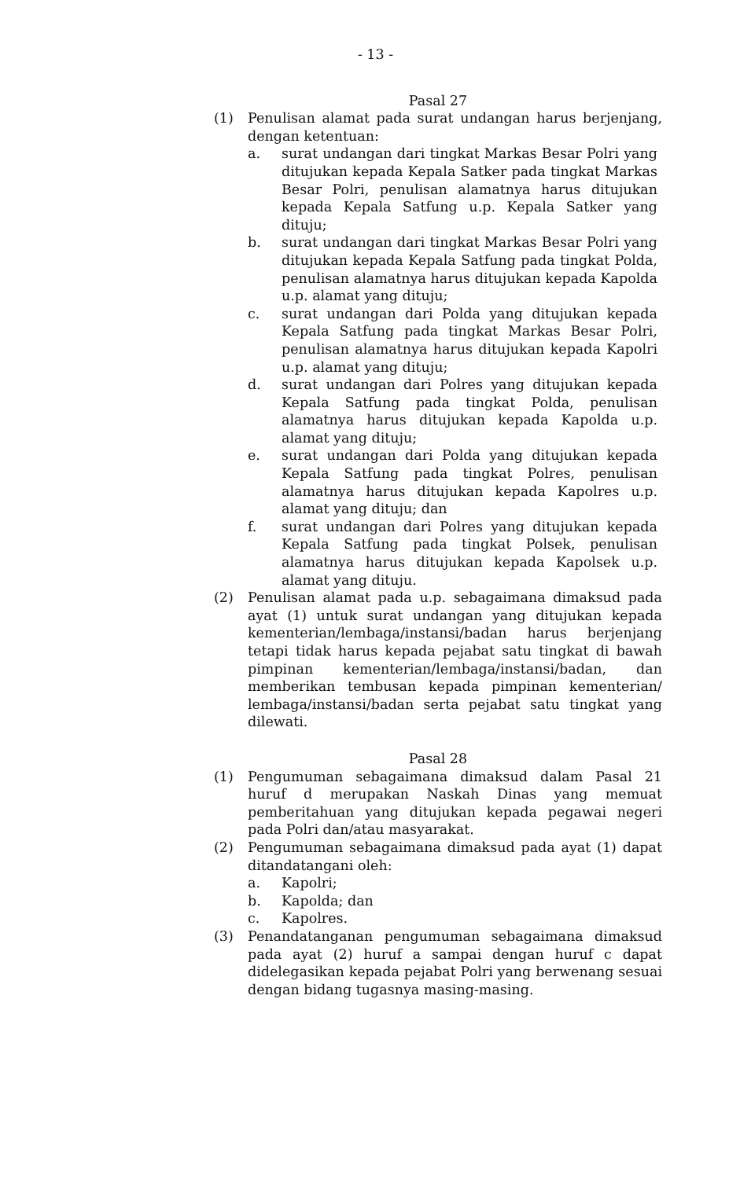- 13 -
Pasal 27
(1) Penulisan alamat pada surat undangan harus berjenjang, dengan ketentuan:
a. surat undangan dari tingkat Markas Besar Polri yang ditujukan kepada Kepala Satker pada tingkat Markas Besar Polri, penulisan alamatnya harus ditujukan kepada Kepala Satfung u.p. Kepala Satker yang dituju;
b. surat undangan dari tingkat Markas Besar Polri yang ditujukan kepada Kepala Satfung pada tingkat Polda, penulisan alamatnya harus ditujukan kepada Kapolda u.p. alamat yang dituju;
c. surat undangan dari Polda yang ditujukan kepada Kepala Satfung pada tingkat Markas Besar Polri, penulisan alamatnya harus ditujukan kepada Kapolri u.p. alamat yang dituju;
d. surat undangan dari Polres yang ditujukan kepada Kepala Satfung pada tingkat Polda, penulisan alamatnya harus ditujukan kepada Kapolda u.p. alamat yang dituju;
e. surat undangan dari Polda yang ditujukan kepada Kepala Satfung pada tingkat Polres, penulisan alamatnya harus ditujukan kepada Kapolres u.p. alamat yang dituju; dan
f. surat undangan dari Polres yang ditujukan kepada Kepala Satfung pada tingkat Polsek, penulisan alamatnya harus ditujukan kepada Kapolsek u.p. alamat yang dituju.
(2) Penulisan alamat pada u.p. sebagaimana dimaksud pada ayat (1) untuk surat undangan yang ditujukan kepada kementerian/lembaga/instansi/badan harus berjenjang tetapi tidak harus kepada pejabat satu tingkat di bawah pimpinan kementerian/lembaga/instansi/badan, dan memberikan tembusan kepada pimpinan kementerian/ lembaga/instansi/badan serta pejabat satu tingkat yang dilewati.
Pasal 28
(1) Pengumuman sebagaimana dimaksud dalam Pasal 21 huruf d merupakan Naskah Dinas yang memuat pemberitahuan yang ditujukan kepada pegawai negeri pada Polri dan/atau masyarakat.
(2) Pengumuman sebagaimana dimaksud pada ayat (1) dapat ditandatangani oleh:
a. Kapolri;
b. Kapolda; dan
c. Kapolres.
(3) Penandatanganan pengumuman sebagaimana dimaksud pada ayat (2) huruf a sampai dengan huruf c dapat didelegasikan kepada pejabat Polri yang berwenang sesuai dengan bidang tugasnya masing-masing.